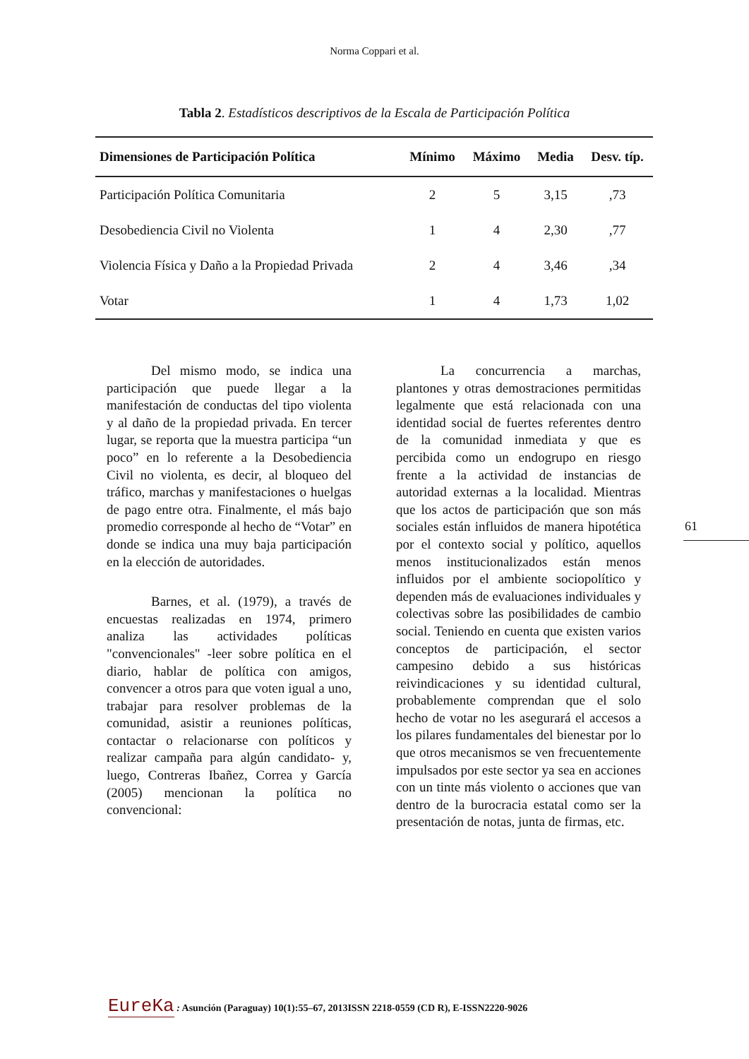Norma Coppari et al.
Tabla 2. Estadísticos descriptivos de la Escala de Participación Política
| Dimensiones de Participación Política | Mínimo | Máximo | Media | Desv. típ. |
| --- | --- | --- | --- | --- |
| Participación Política Comunitaria | 2 | 5 | 3,15 | ,73 |
| Desobediencia Civil no Violenta | 1 | 4 | 2,30 | ,77 |
| Violencia Física y Daño a la Propiedad Privada | 2 | 4 | 3,46 | ,34 |
| Votar | 1 | 4 | 1,73 | 1,02 |
Del mismo modo, se indica una participación que puede llegar a la manifestación de conductas del tipo violenta y al daño de la propiedad privada. En tercer lugar, se reporta que la muestra participa “un poco” en lo referente a la Desobediencia Civil no violenta, es decir, al bloqueo del tráfico, marchas y manifestaciones o huelgas de pago entre otra. Finalmente, el más bajo promedio corresponde al hecho de “Votar” en donde se indica una muy baja participación en la elección de autoridades.
Barnes, et al. (1979), a través de encuestas realizadas en 1974, primero analiza las actividades políticas "convencionales" -leer sobre política en el diario, hablar de política con amigos, convencer a otros para que voten igual a uno, trabajar para resolver problemas de la comunidad, asistir a reuniones políticas, contactar o relacionarse con políticos y realizar campaña para algún candidato- y, luego, Contreras Ibañez, Correa y García (2005) mencionan la política no convencional:
La concurrencia a marchas, plantones y otras demostraciones permitidas legalmente que está relacionada con una identidad social de fuertes referentes dentro de la comunidad inmediata y que es percibida como un endogrupo en riesgo frente a la actividad de instancias de autoridad externas a la localidad. Mientras que los actos de participación que son más sociales están influidos de manera hipotética por el contexto social y político, aquellos menos institucionalizados están menos influidos por el ambiente sociopolítico y dependen más de evaluaciones individuales y colectivas sobre las posibilidades de cambio social. Teniendo en cuenta que existen varios conceptos de participación, el sector campesino debido a sus históricas reivindicaciones y su identidad cultural, probablemente comprendan que el solo hecho de votar no les asegurará el accesos a los pilares fundamentales del bienestar por lo que otros mecanismos se ven frecuentemente impulsados por este sector ya sea en acciones con un tinte más violento o acciones que van dentro de la burocracia estatal como ser la presentación de notas, junta de firmas, etc.
61
EureKa : Asunción (Paraguay) 10(1):55–67, 2013ISSN 2218-0559 (CD R), E-ISSN2220-9026